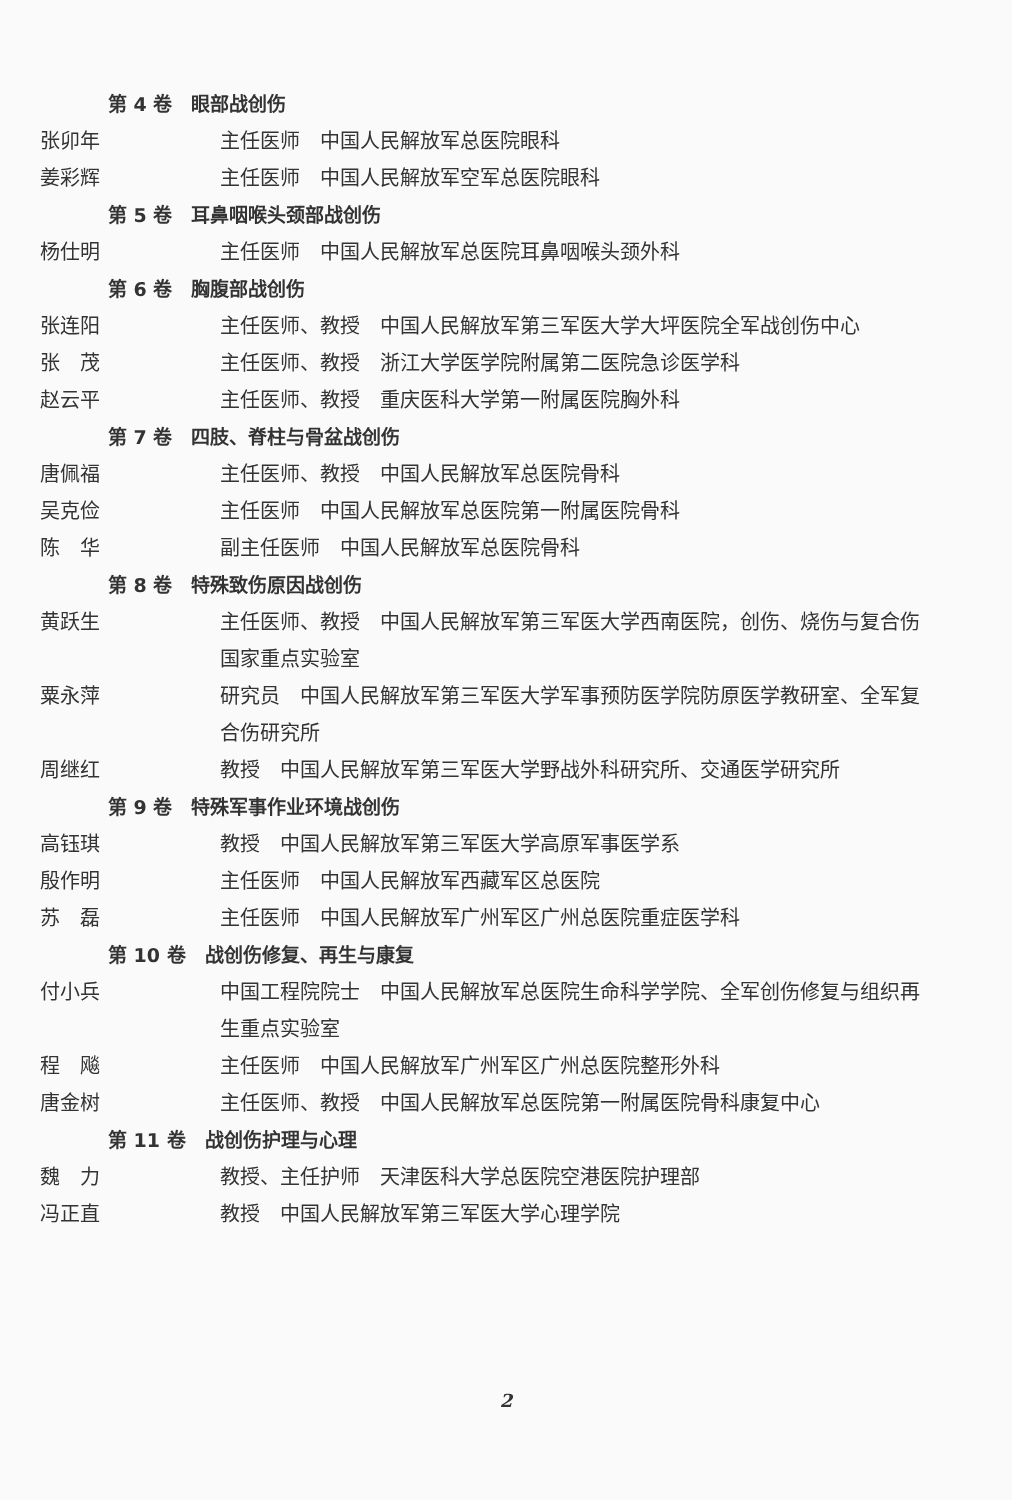第 4 卷　眼部战创伤
张卯年 主任医师　中国人民解放军总医院眼科
姜彩辉 主任医师　中国人民解放军空军总医院眼科
第 5 卷　耳鼻咽喉头颈部战创伤
杨仕明 主任医师　中国人民解放军总医院耳鼻咽喉头颈外科
第 6 卷　胸腹部战创伤
张连阳 主任医师、教授　中国人民解放军第三军医大学大坪医院全军战创伤中心
张　茂 主任医师、教授　浙江大学医学院附属第二医院急诊医学科
赵云平 主任医师、教授　重庆医科大学第一附属医院胸外科
第 7 卷　四肢、脊柱与骨盆战创伤
唐佩福 主任医师、教授　中国人民解放军总医院骨科
吴克俭 主任医师　中国人民解放军总医院第一附属医院骨科
陈　华 副主任医师　中国人民解放军总医院骨科
第 8 卷　特殊致伤原因战创伤
黄跃生 主任医师、教授　中国人民解放军第三军医大学西南医院，创伤、烧伤与复合伤国家重点实验室
粟永萍 研究员　中国人民解放军第三军医大学军事预防医学院防原医学教研室、全军复合伤研究所
周继红 教授　中国人民解放军第三军医大学野战外科研究所、交通医学研究所
第 9 卷　特殊军事作业环境战创伤
高钰琪 教授　中国人民解放军第三军医大学高原军事医学系
殷作明 主任医师　中国人民解放军西藏军区总医院
苏　磊 主任医师　中国人民解放军广州军区广州总医院重症医学科
第 10 卷　战创伤修复、再生与康复
付小兵 中国工程院院士　中国人民解放军总医院生命科学学院、全军创伤修复与组织再生重点实验室
程　飚 主任医师　中国人民解放军广州军区广州总医院整形外科
唐金树 主任医师、教授　中国人民解放军总医院第一附属医院骨科康复中心
第 11 卷　战创伤护理与心理
魏　力 教授、主任护师　天津医科大学总医院空港医院护理部
冯正直 教授　中国人民解放军第三军医大学心理学院
2